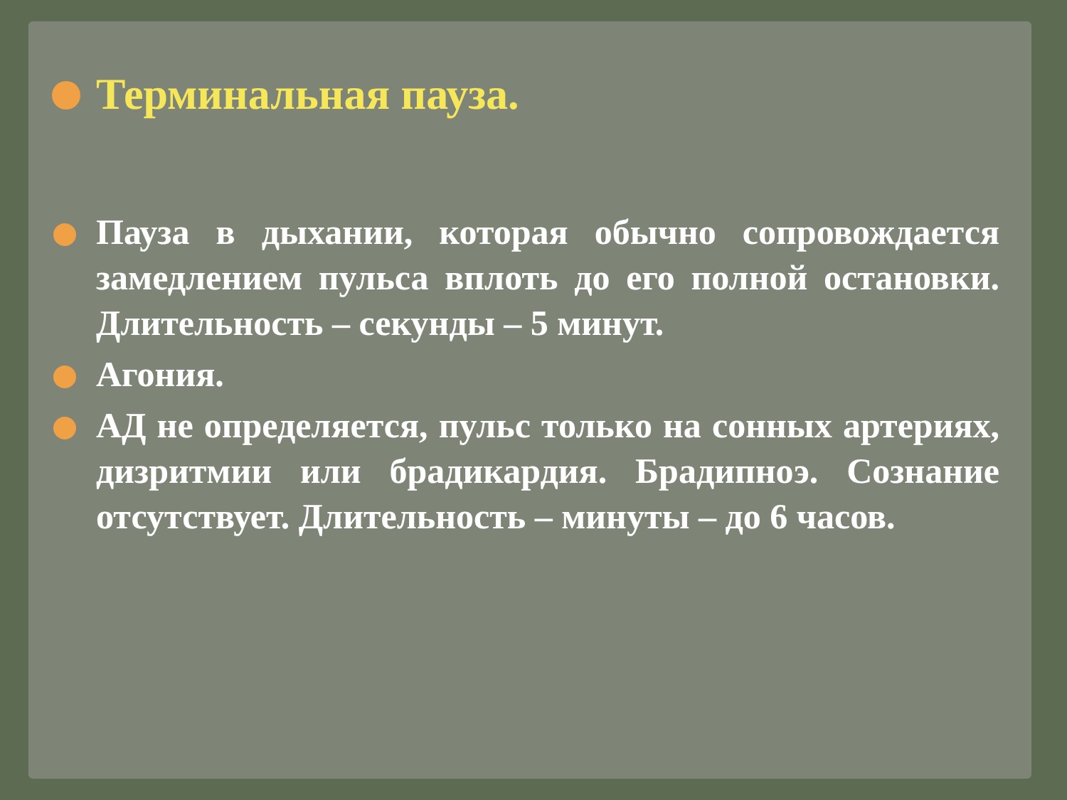Терминальная пауза.
Пауза в дыхании, которая обычно сопровождается замедлением пульса вплоть до его полной остановки. Длительность – секунды – 5 минут.
Агония.
АД не определяется, пульс только на сонных артериях, дизритмии или брадикардия. Брадипноэ. Сознание отсутствует. Длительность – минуты – до 6 часов.